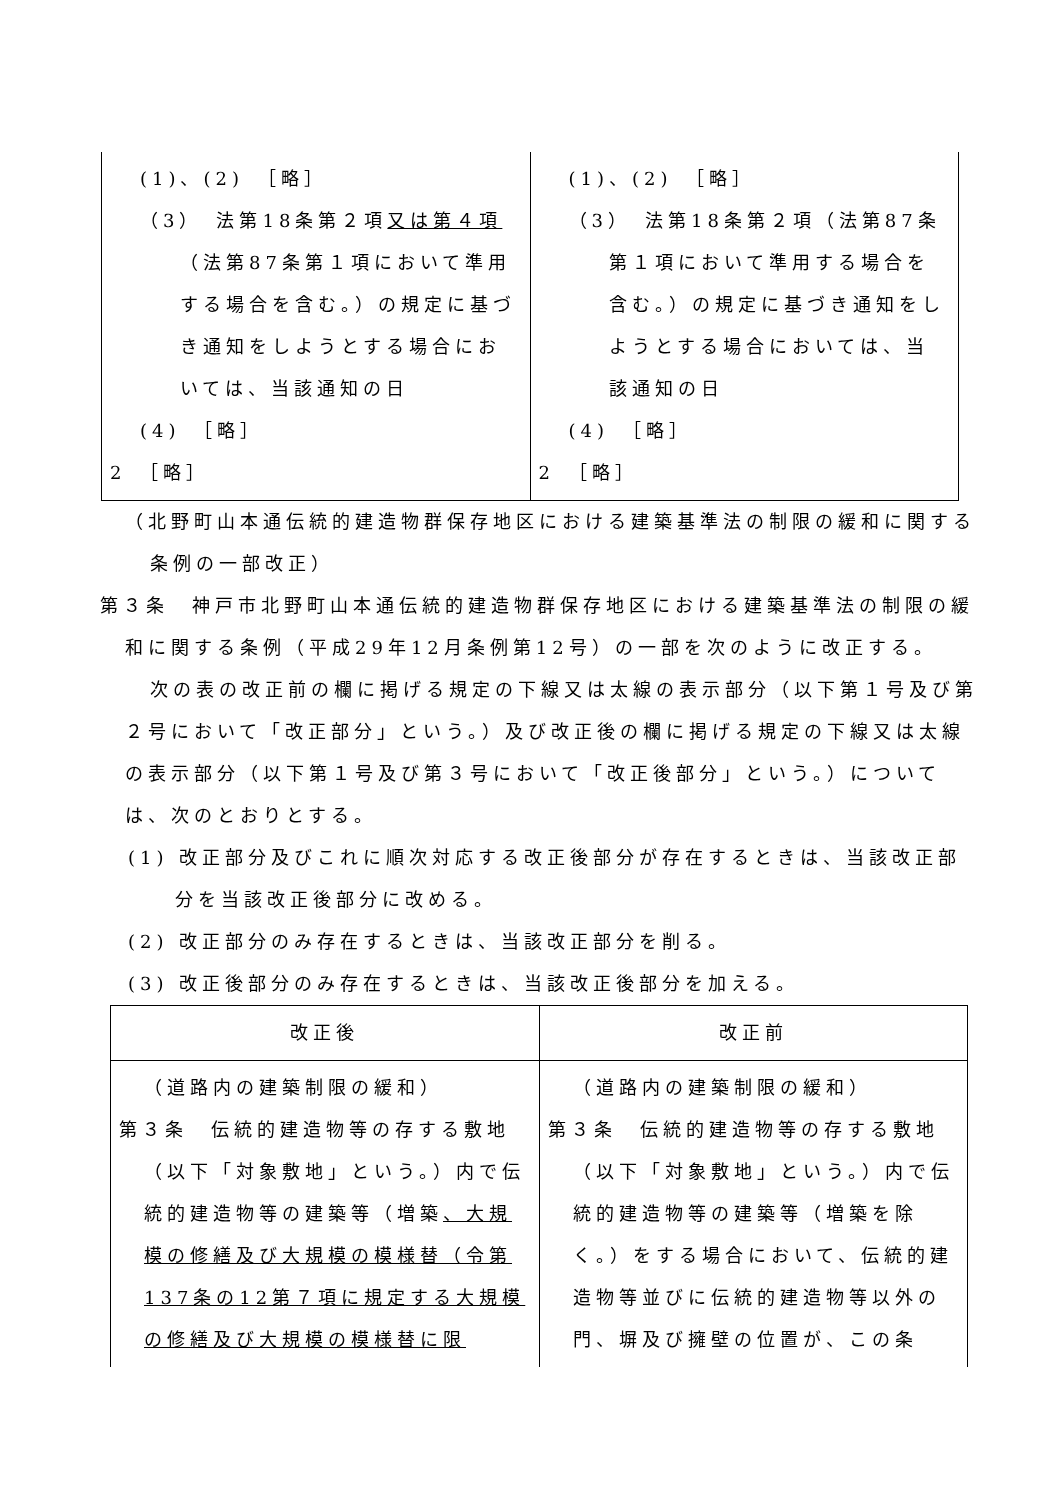| (1)、(2) ［略］ （3） 法第18条第２項 又は第４項 （法第87条第１項において準用する場合を含む。）の規定に基づき通知をしようとする場合においては、当該通知の日 (4) ［略］ 2 ［略］ | (1)、(2) ［略］ （3） 法第18条第２項（法第87条第１項において準用する場合を含む。）の規定に基づき通知をしようとする場合においては、当該通知の日 (4) ［略］ 2 ［略］ |
（北野町山本通伝統的建造物群保存地区における建築基準法の制限の緩和に関する条例の一部改正）
第３条　神戸市北野町山本通伝統的建造物群保存地区における建築基準法の制限の緩和に関する条例（平成29年12月条例第12号）の一部を次のように改正する。
次の表の改正前の欄に掲げる規定の下線又は太線の表示部分（以下第１号及び第２号において「改正部分」という。）及び改正後の欄に掲げる規定の下線又は太線の表示部分（以下第１号及び第３号において「改正後部分」という。）については、次のとおりとする。
(1) 改正部分及びこれに順次対応する改正後部分が存在するときは、当該改正部分を当該改正後部分に改める。
(2) 改正部分のみ存在するときは、当該改正部分を削る。
(3) 改正後部分のみ存在するときは、当該改正後部分を加える。
| 改正後 | 改正前 |
| --- | --- |
| （道路内の建築制限の緩和） 第３条 伝統的建造物等の存する敷地（以下「対象敷地」という。）内で伝統的建造物等の建築等（増築 、大規模の修繕及び大規模の模様替（令第137条の12第７項に規定する大規模の修繕及び大規模の模様替に限 | （道路内の建築制限の緩和） 第３条 伝統的建造物等の存する敷地（以下「対象敷地」という。）内で伝統的建造物等の建築等（増築を除く。）をする場合において、伝統的建造物等並びに伝統的建造物等以外の門、塀及び擁壁の位置が、この条 |